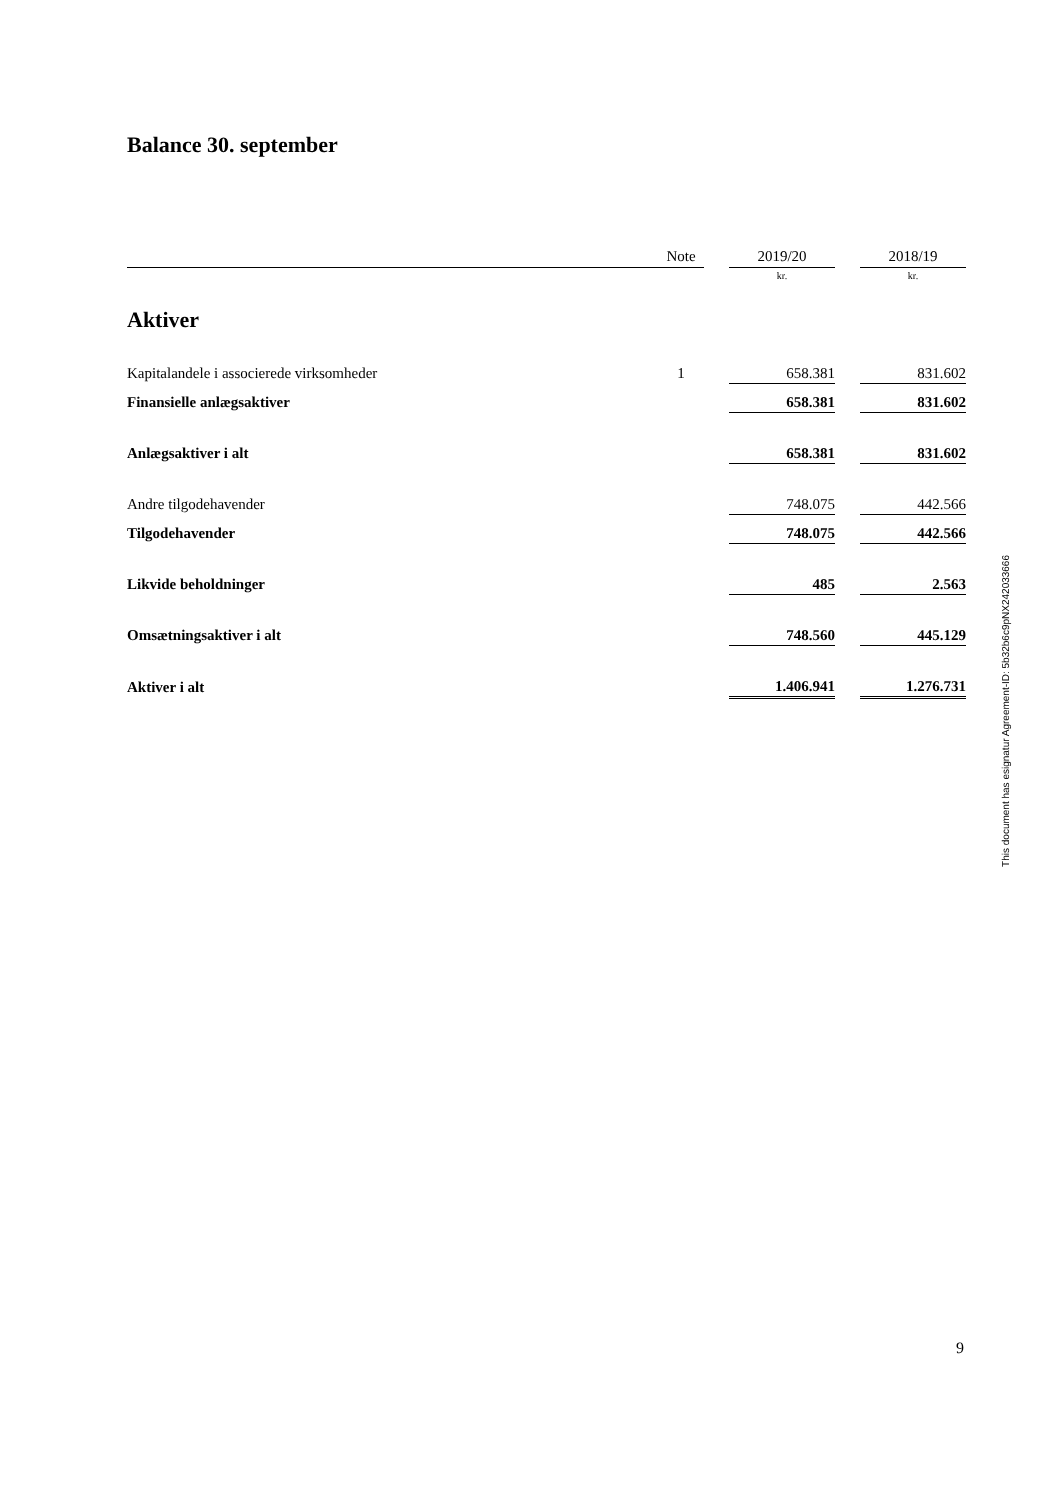Balance 30. september
| | Note | | 2019/20 | | 2018/19 |
| --- | --- | --- | --- | --- | --- |
| | | | kr. | | kr. |
| Aktiver | | | | | |
| Kapitalandele i associerede virksomheder | 1 | | 658.381 | | 831.602 |
| Finansielle anlægsaktiver | | | 658.381 | | 831.602 |
| Anlægsaktiver i alt | | | 658.381 | | 831.602 |
| Andre tilgodehavender | | | 748.075 | | 442.566 |
| Tilgodehavender | | | 748.075 | | 442.566 |
| Likvide beholdninger | | | 485 | | 2.563 |
| Omsætningsaktiver i alt | | | 748.560 | | 445.129 |
| Aktiver i alt | | | 1.406.941 | | 1.276.731 |
9
This document has esignatur Agreement-ID: 5b32b6c9pNX242033666